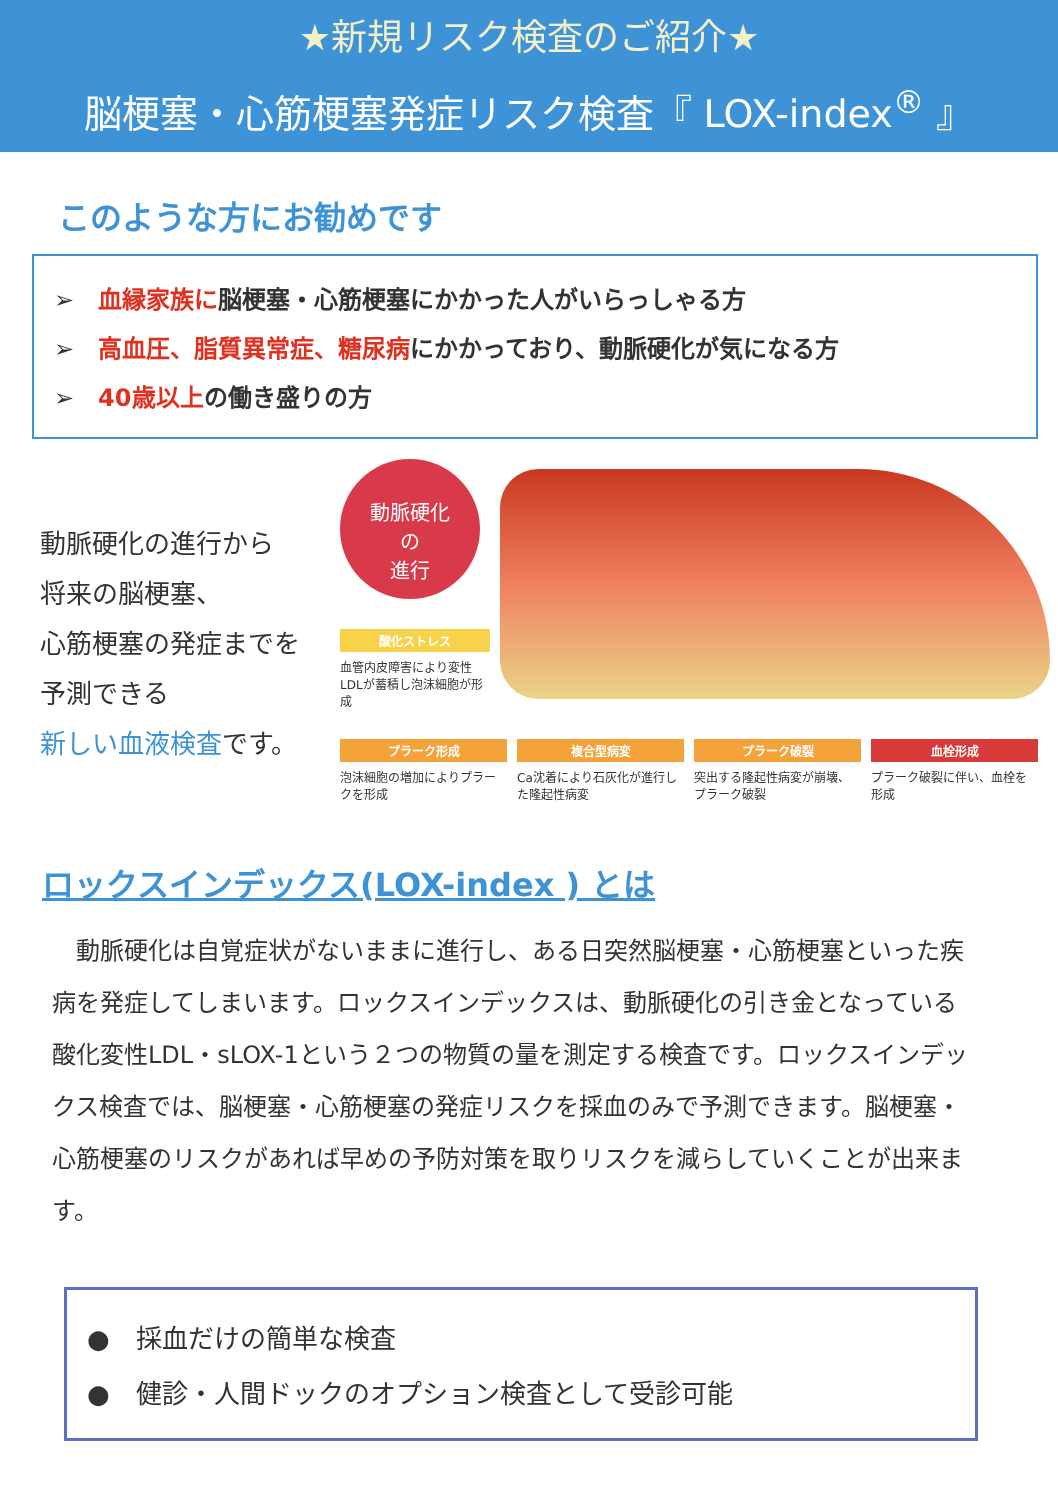★新規リスク検査のご紹介★
脳梗塞・心筋梗塞発症リスク検査『 LOX-index<sup>®</sup> 』
このような方にお勧めです
➢　血縁家族に脳梗塞・心筋梗塞にかかった人がいらっしゃる方
➢　高血圧、脂質異常症、糖尿病にかかっており、動脈硬化が気になる方
➢　40歳以上の働き盛りの方
動脈硬化の進行から
将来の脳梗塞、
心筋梗塞の発症までを
予測できる
新しい血液検査です。
動脈硬化
の
進行
酸化ストレス
血管内皮障害により変性LDLが蓄積し泡沫細胞が形成
プラーク形成
泡沫細胞の増加によりプラークを形成
複合型病変
Ca沈着により石灰化が進行した隆起性病変
プラーク破裂
突出する隆起性病変が崩壊、プラーク破裂
血栓形成
プラーク破裂に伴い、血栓を形成
ロックスインデックス(LOX-index ) とは
　動脈硬化は自覚症状がないままに進行し、ある日突然脳梗塞・心筋梗塞といった疾病を発症してしまいます。ロックスインデックスは、動脈硬化の引き金となっている酸化変性LDL・sLOX-1という２つの物質の量を測定する検査です。ロックスインデックス検査では、脳梗塞・心筋梗塞の発症リスクを採血のみで予測できます。脳梗塞・心筋梗塞のリスクがあれば早めの予防対策を取りリスクを減らしていくことが出来ます。
●　採血だけの簡単な検査
●　健診・人間ドックのオプション検査として受診可能